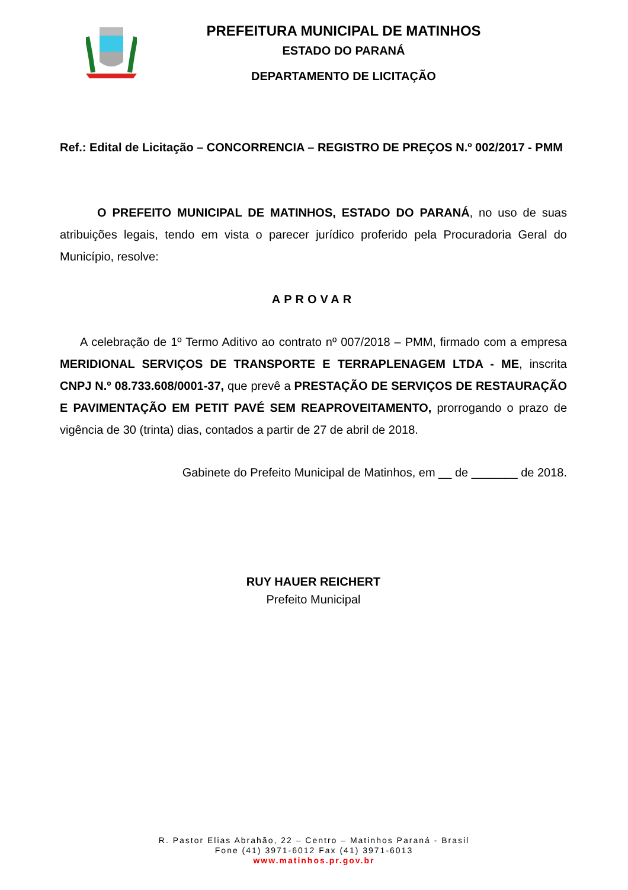PREFEITURA MUNICIPAL DE MATINHOS
ESTADO DO PARANÁ
DEPARTAMENTO DE LICITAÇÃO
Ref.: Edital de Licitação – CONCORRENCIA – REGISTRO DE PREÇOS N.º 002/2017 - PMM
O PREFEITO MUNICIPAL DE MATINHOS, ESTADO DO PARANÁ, no uso de suas atribuições legais, tendo em vista o parecer jurídico proferido pela Procuradoria Geral do Município, resolve:
APROVAR
A celebração de 1º Termo Aditivo ao contrato nº 007/2018 – PMM, firmado com a empresa MERIDIONAL SERVIÇOS DE TRANSPORTE E TERRAPLENAGEM LTDA - ME, inscrita CNPJ N.º 08.733.608/0001-37, que prevê a PRESTAÇÃO DE SERVIÇOS DE RESTAURAÇÃO E PAVIMENTAÇÃO EM PETIT PAVÉ SEM REAPROVEITAMENTO, prorrogando o prazo de vigência de 30 (trinta) dias, contados a partir de 27 de abril de 2018.
Gabinete do Prefeito Municipal de Matinhos, em __ de _______ de 2018.
RUY HAUER REICHERT
Prefeito Municipal
R. Pastor Elias Abrahão, 22 – Centro – Matinhos Paraná - Brasil
Fone (41) 3971-6012 Fax (41) 3971-6013
www.matinhos.pr.gov.br